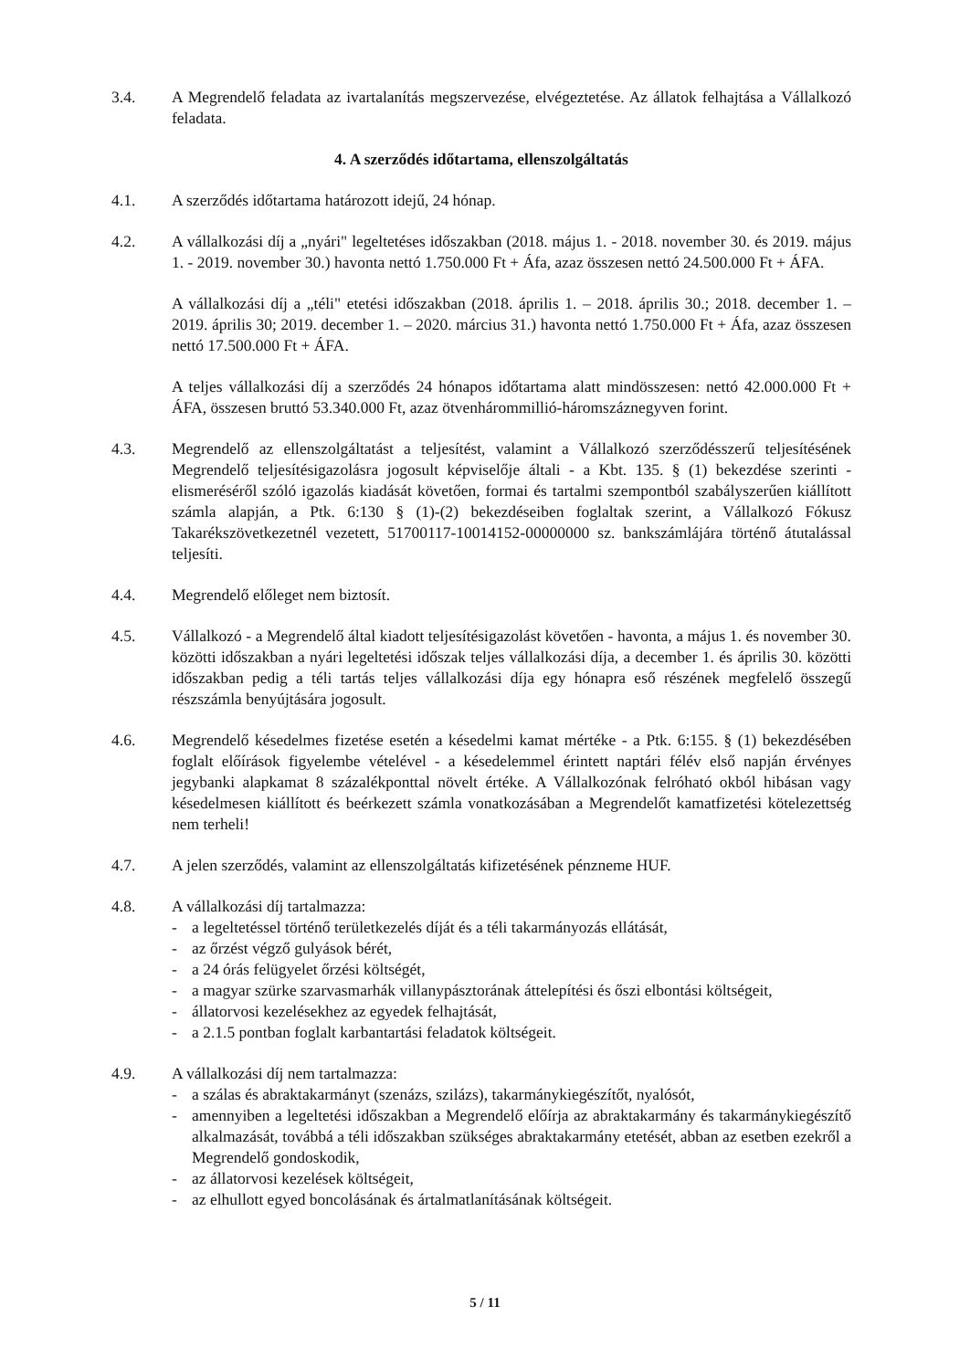3.4. A Megrendelő feladata az ivartalanítás megszervezése, elvégeztetése. Az állatok felhajtása a Vállalkozó feladata.
4. A szerződés időtartama, ellenszolgáltatás
4.1. A szerződés időtartama határozott idejű, 24 hónap.
4.2. A vállalkozási díj a „nyári" legeltetéses időszakban (2018. május 1. - 2018. november 30. és 2019. május 1. - 2019. november 30.) havonta nettó 1.750.000 Ft + Áfa, azaz összesen nettó 24.500.000 Ft + ÁFA.
A vállalkozási díj a „téli" etetési időszakban (2018. április 1. – 2018. április 30.; 2018. december 1. – 2019. április 30; 2019. december 1. – 2020. március 31.) havonta nettó 1.750.000 Ft + Áfa, azaz összesen nettó 17.500.000 Ft + ÁFA.
A teljes vállalkozási díj a szerződés 24 hónapos időtartama alatt mindösszesen: nettó 42.000.000 Ft + ÁFA, összesen bruttó 53.340.000 Ft, azaz ötvenhárommillió-háromszáznegyven forint.
4.3. Megrendelő az ellenszolgáltatást a teljesítést, valamint a Vállalkozó szerződésszerű teljesítésének Megrendelő teljesítésigazolásra jogosult képviselője általi - a Kbt. 135. § (1) bekezdése szerinti - elismeréséről szóló igazolás kiadását követően, formai és tartalmi szempontból szabályszerűen kiállított számla alapján, a Ptk. 6:130 § (1)-(2) bekezdéseiben foglaltak szerint, a Vállalkozó Fókusz Takarékszövetkezetnél vezetett, 51700117-10014152-00000000 sz. bankszámlájára történő átutalással teljesíti.
4.4. Megrendelő előleget nem biztosít.
4.5. Vállalkozó - a Megrendelő által kiadott teljesítésigazolást követően - havonta, a május 1. és november 30. közötti időszakban a nyári legeltetési időszak teljes vállalkozási díja, a december 1. és április 30. közötti időszakban pedig a téli tartás teljes vállalkozási díja egy hónapra eső részének megfelelő összegű részszámla benyújtására jogosult.
4.6. Megrendelő késedelmes fizetése esetén a késedelmi kamat mértéke - a Ptk. 6:155. § (1) bekezdésében foglalt előírások figyelembe vételével - a késedelemmel érintett naptári félév első napján érvényes jegybanki alapkamat 8 százalékponttal növelt értéke. A Vállalkozónak felróható okból hibásan vagy késedelmesen kiállított és beérkezett számla vonatkozásában a Megrendelőt kamatfizetési kötelezettség nem terheli!
4.7. A jelen szerződés, valamint az ellenszolgáltatás kifizetésének pénzneme HUF.
4.8. A vállalkozási díj tartalmazza:
- a legeltetéssel történő területkezelés díját és a téli takarmányozás ellátását,
- az őrzést végző gulyások bérét,
- a 24 órás felügyelet őrzési költségét,
- a magyar szürke szarvasmarhák villanypásztorának áttelepítési és őszi elbontási költségeit,
- állatorvosi kezelésekhez az egyedek felhajtását,
- a 2.1.5 pontban foglalt karbantartási feladatok költségeit.
4.9. A vállalkozási díj nem tartalmazza:
- a szálas és abraktakarmányt (szenázs, szilázs), takarmánykiegészítőt, nyalósót,
- amennyiben a legeltetési időszakban a Megrendelő előírja az abraktakarmány és takarmánykiegészítő alkalmazását, továbbá a téli időszakban szükséges abraktakarmány etetését, abban az esetben ezekről a Megrendelő gondoskodik,
- az állatorvosi kezelések költségeit,
- az elhullott egyed boncolásának és ártalmatlanításának költségeit.
5 / 11